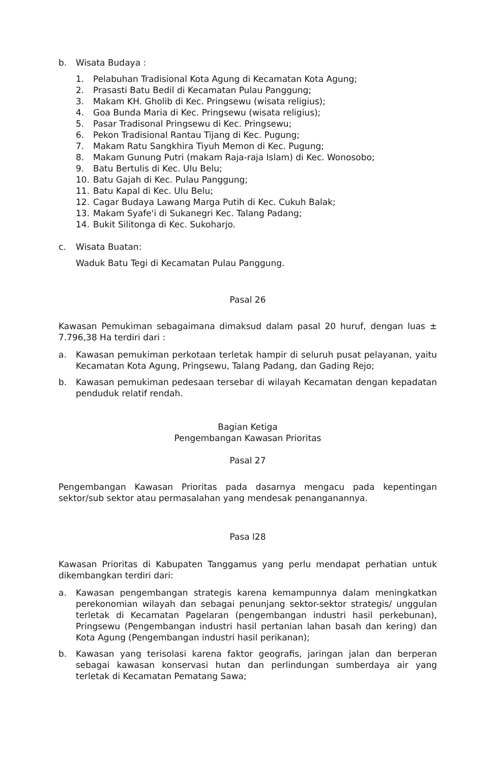b. Wisata Budaya :
1. Pelabuhan Tradisional Kota Agung di Kecamatan Kota Agung;
2. Prasasti Batu Bedil di Kecamatan Pulau Panggung;
3. Makam KH. Gholib di Kec. Pringsewu (wisata religius);
4. Goa Bunda Maria di Kec. Pringsewu (wisata religius);
5. Pasar Tradisonal Pringsewu di Kec. Pringsewu;
6. Pekon Tradisional Rantau Tijang di Kec. Pugung;
7. Makam Ratu Sangkhira Tiyuh Memon di Kec. Pugung;
8. Makam Gunung Putri (makam Raja-raja Islam) di Kec. Wonosobo;
9. Batu Bertulis di Kec. Ulu Belu;
10. Batu Gajah di Kec. Pulau Panggung;
11. Batu Kapal di Kec. Ulu Belu;
12. Cagar Budaya Lawang Marga Putih di Kec. Cukuh Balak;
13. Makam Syafe'i di Sukanegri Kec. Talang Padang;
14. Bukit Silitonga di Kec. Sukoharjo.
c. Wisata Buatan:
Waduk Batu Tegi di Kecamatan Pulau Panggung.
Pasal 26
Kawasan Pemukiman sebagaimana dimaksud dalam pasal 20 huruf, dengan luas ± 7.796,38 Ha terdiri dari :
a. Kawasan pemukiman perkotaan terletak hampir di seluruh pusat pelayanan, yaitu Kecamatan Kota Agung, Pringsewu, Talang Padang, dan Gading Rejo;
b. Kawasan pemukiman pedesaan tersebar di wilayah Kecamatan dengan kepadatan penduduk relatif rendah.
Bagian Ketiga
Pengembangan Kawasan Prioritas
Pasal 27
Pengembangan Kawasan Prioritas pada dasarnya mengacu pada kepentingan sektor/sub sektor atau permasalahan yang mendesak penanganannya.
Pasa l28
Kawasan Prioritas di Kabupaten Tanggamus yang perlu mendapat perhatian untuk dikembangkan terdiri dari:
a. Kawasan pengembangan strategis karena kemampunnya dalam meningkatkan perekonomian wilayah dan sebagai penunjang sektor-sektor strategis/ unggulan terletak di Kecamatan Pagelaran (pengembangan industri hasil perkebunan), Pringsewu (Pengembangan industri hasil pertanian lahan basah dan kering) dan Kota Agung (Pengembangan industri hasil perikanan);
b. Kawasan yang terisolasi karena faktor geografis, jaringan jalan dan berperan sebagai kawasan konservasi hutan dan perlindungan sumberdaya air yang terletak di Kecamatan Pematang Sawa;